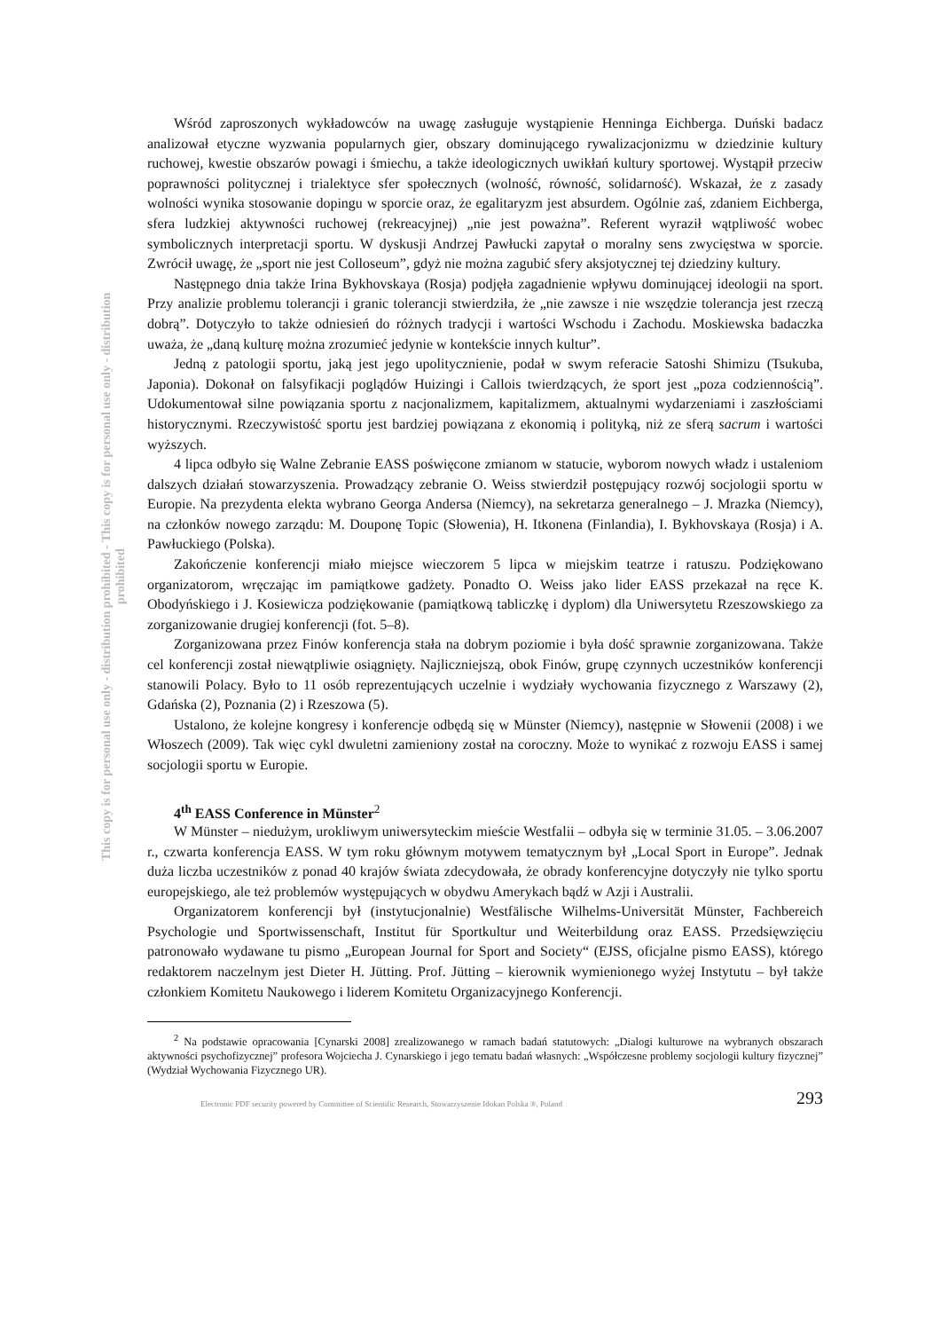This copy is for personal use only - distribution prohibited - This copy is for personal use only - distribution prohibited
Wśród zaproszonych wykładowców na uwagę zasługuje wystąpienie Henninga Eichberga. Duński badacz analizował etyczne wyzwania popularnych gier, obszary dominującego rywalizacjonizmu w dziedzinie kultury ruchowej, kwestie obszarów powagi i śmiechu, a także ideologicznych uwikłań kultury sportowej. Wystąpił przeciw poprawności politycznej i trialektyce sfer społecznych (wolność, równość, solidarność). Wskazał, że z zasady wolności wynika stosowanie dopingu w sporcie oraz, że egalitaryzm jest absurdem. Ogólnie zaś, zdaniem Eichberga, sfera ludzkiej aktywności ruchowej (rekreacyjnej) „nie jest poważna”. Referent wyraził wątpliwość wobec symbolicznych interpretacji sportu. W dyskusji Andrzej Pawłucki zapytał o moralny sens zwycięstwa w sporcie. Zwrócił uwagę, że „sport nie jest Colloseum”, gdyż nie można zagubić sfery aksjotycznej tej dziedziny kultury.
Następnego dnia także Irina Bykhovskaya (Rosja) podjęła zagadnienie wpływu dominującej ideologii na sport. Przy analizie problemu tolerancji i granic tolerancji stwierdziła, że „nie zawsze i nie wszędzie tolerancja jest rzeczą dobrą”. Dotyczyło to także odniesień do różnych tradycji i wartości Wschodu i Zachodu. Moskiewska badaczka uważa, że „daną kulturę można zrozumieć jedynie w kontekście innych kultur”.
Jedną z patologii sportu, jaką jest jego upolitycznienie, podał w swym referacie Satoshi Shimizu (Tsukuba, Japonia). Dokonał on falsyfikacji poglądów Huizingi i Callois twierdzących, że sport jest „poza codziennością”. Udokumentował silne powiązania sportu z nacjonalizmem, kapitalizmem, aktualnymi wydarzeniami i zaszłościami historycznymi. Rzeczywistość sportu jest bardziej powiązana z ekonomią i polityką, niż ze sferą sacrum i wartości wyższych.
4 lipca odbyło się Walne Zebranie EASS poświęcone zmianom w statucie, wyborom nowych władz i ustaleniom dalszych działań stowarzyszenia. Prowadzący zebranie O. Weiss stwierdził postępujący rozwój socjologii sportu w Europie. Na prezydenta elekta wybrano Georga Andersa (Niemcy), na sekretarza generalnego – J. Mrazka (Niemcy), na członków nowego zarządu: M. Douponę Topic (Słowenia), H. Itkonena (Finlandia), I. Bykhovskaya (Rosja) i A. Pawłuckiego (Polska).
Zakończenie konferencji miało miejsce wieczorem 5 lipca w miejskim teatrze i ratuszu. Podziękowano organizatorom, wręczając im pamiątkowe gadżety. Ponadto O. Weiss jako lider EASS przekazał na ręce K. Obodyńskiego i J. Kosiewicza podziękowanie (pamiątkową tabliczkę i dyplom) dla Uniwersytetu Rzeszowskiego za zorganizowanie drugiej konferencji (fot. 5–8).
Zorganizowana przez Finów konferencja stała na dobrym poziomie i była dość sprawnie zorganizowana. Także cel konferencji został niewątpliwie osiągnięty. Najliczniejszą, obok Finów, grupę czynnych uczestników konferencji stanowili Polacy. Było to 11 osób reprezentujących uczelnie i wydziały wychowania fizycznego z Warszawy (2), Gdańska (2), Poznania (2) i Rzeszowa (5).
Ustalono, że kolejne kongresy i konferencje odbędą się w Münster (Niemcy), następnie w Słowenii (2008) i we Włoszech (2009). Tak więc cykl dwuletni zamieniony został na coroczny. Może to wynikać z rozwoju EASS i samej socjologii sportu w Europie.
4<sup>th</sup> EASS Conference in Münster<sup>2</sup>
W Münster – niedużym, urokliwym uniwersyteckim mieście Westfalii – odbyła się w terminie 31.05. – 3.06.2007 r., czwarta konferencja EASS. W tym roku głównym motywem tematycznym był „Local Sport in Europe”. Jednak duża liczba uczestników z ponad 40 krajów świata zdecydowała, że obrady konferencyjne dotyczyły nie tylko sportu europejskiego, ale też problemów występujących w obydwu Amerykach bądź w Azji i Australii.
Organizatorem konferencji był (instytucjonalnie) Westfälische Wilhelms-Universität Münster, Fachbereich Psychologie und Sportwissenschaft, Institut für Sportkultur und Weiterbildung oraz EASS. Przedsięwzięciu patronowało wydawane tu pismo „European Journal for Sport and Society“ (EJSS, oficjalne pismo EASS), którego redaktorem naczelnym jest Dieter H. Jütting. Prof. Jütting – kierownik wymienionego wyżej Instytutu – był także członkiem Komitetu Naukowego i liderem Komitetu Organizacyjnego Konferencji.
<sup>2</sup> Na podstawie opracowania [Cynarski 2008] zrealizowanego w ramach badań statutowych: „Dialogi kulturowe na wybranych obszarach aktywności psychofizycznej” profesora Wojciecha J. Cynarskiego i jego tematu badań własnych: „Współczesne problemy socjologii kultury fizycznej” (Wydział Wychowania Fizycznego UR).
Electronic PDF security powered by Committee of Scientific Research, Stowarzyszenie Idokan Polska ®, Poland 293